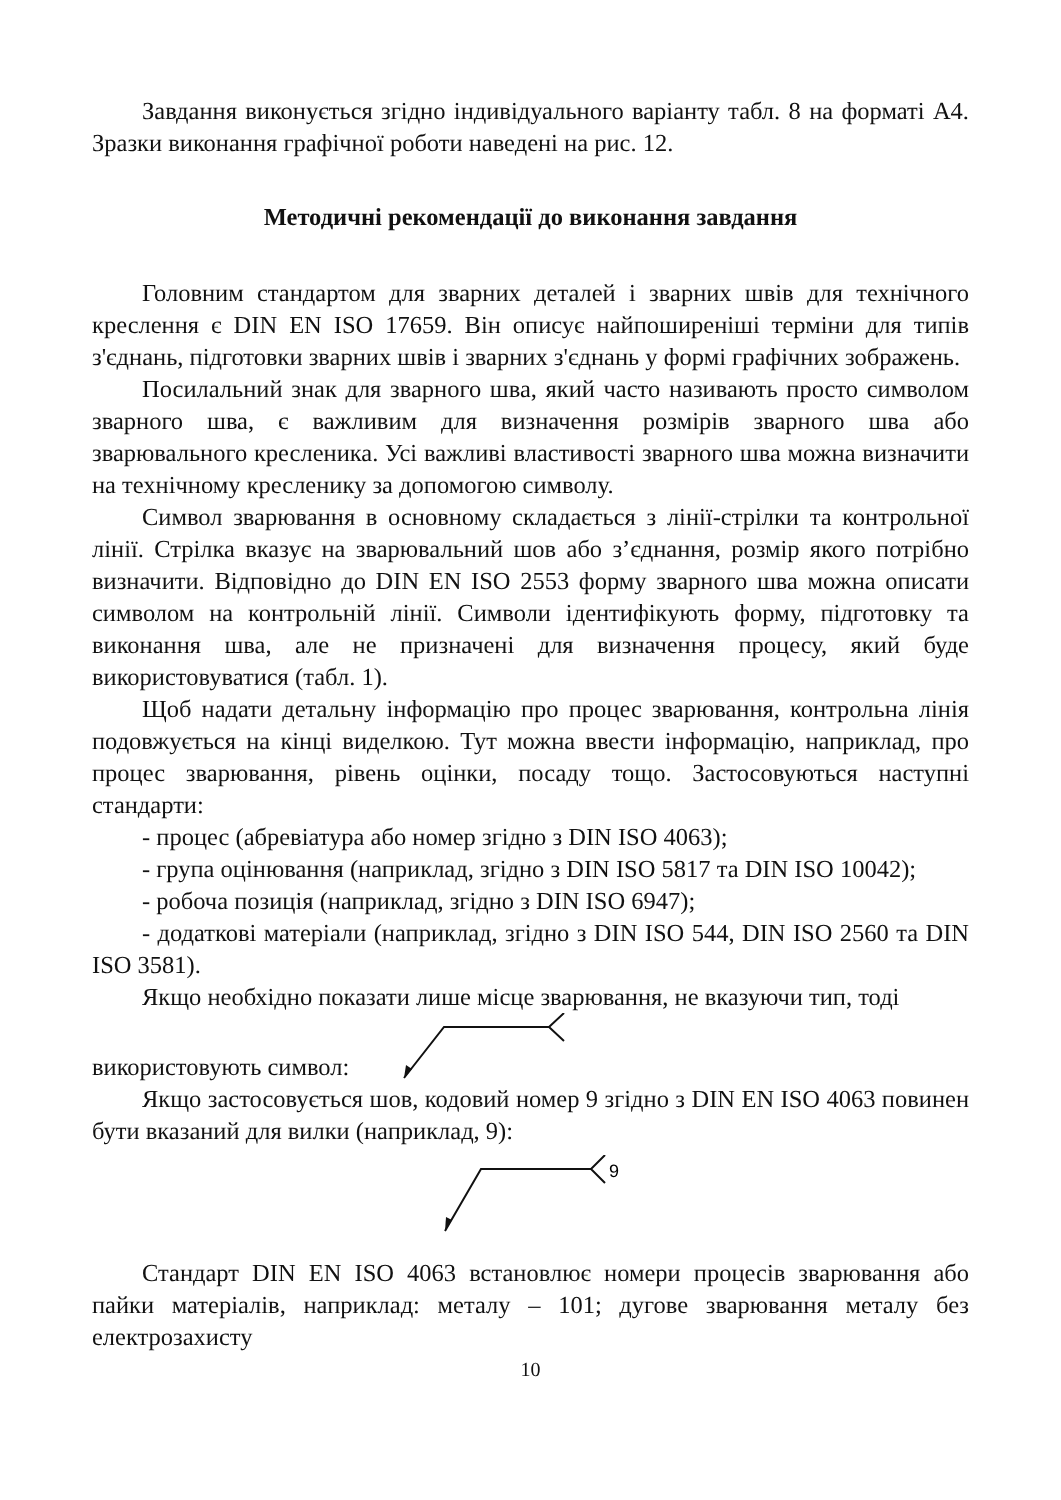Завдання виконується згідно індивідуального варіанту табл. 8 на форматі А4. Зразки виконання графічної роботи наведені на рис. 12.
Методичні рекомендації до виконання завдання
Головним стандартом для зварних деталей і зварних швів для технічного креслення є DIN EN ISO 17659. Він описує найпоширеніші терміни для типів з'єднань, підготовки зварних швів і зварних з'єднань у формі графічних зображень.
Посилальний знак для зварного шва, який часто називають просто символом зварного шва, є важливим для визначення розмірів зварного шва або зварювального кресленика. Усі важливі властивості зварного шва можна визначити на технічному кресленику за допомогою символу.
Символ зварювання в основному складається з лінії-стрілки та контрольної лінії. Стрілка вказує на зварювальний шов або з’єднання, розмір якого потрібно визначити. Відповідно до DIN EN ISO 2553 форму зварного шва можна описати символом на контрольній лінії. Символи ідентифікують форму, підготовку та виконання шва, але не призначені для визначення процесу, який буде використовуватися (табл. 1).
Щоб надати детальну інформацію про процес зварювання, контрольна лінія подовжується на кінці виделкою. Тут можна ввести інформацію, наприклад, про процес зварювання, рівень оцінки, посаду тощо. Застосовуються наступні стандарти:
- процес (абревіатура або номер згідно з DIN ISO 4063);
- група оцінювання (наприклад, згідно з DIN ISO 5817 та DIN ISO 10042);
- робоча позиція (наприклад, згідно з DIN ISO 6947);
- додаткові матеріали (наприклад, згідно з DIN ISO 544, DIN ISO 2560 та DIN ISO 3581).
Якщо необхідно показати лише місце зварювання, не вказуючи тип, тоді
використовують символ:
Якщо застосовується шов, кодовий номер 9 згідно з DIN EN ISO 4063 повинен бути вказаний для вилки (наприклад, 9):
9
Стандарт DIN EN ISO 4063 встановлює номери процесів зварювання або пайки матеріалів, наприклад: металу – 101; дугове зварювання металу без електрозахисту
10